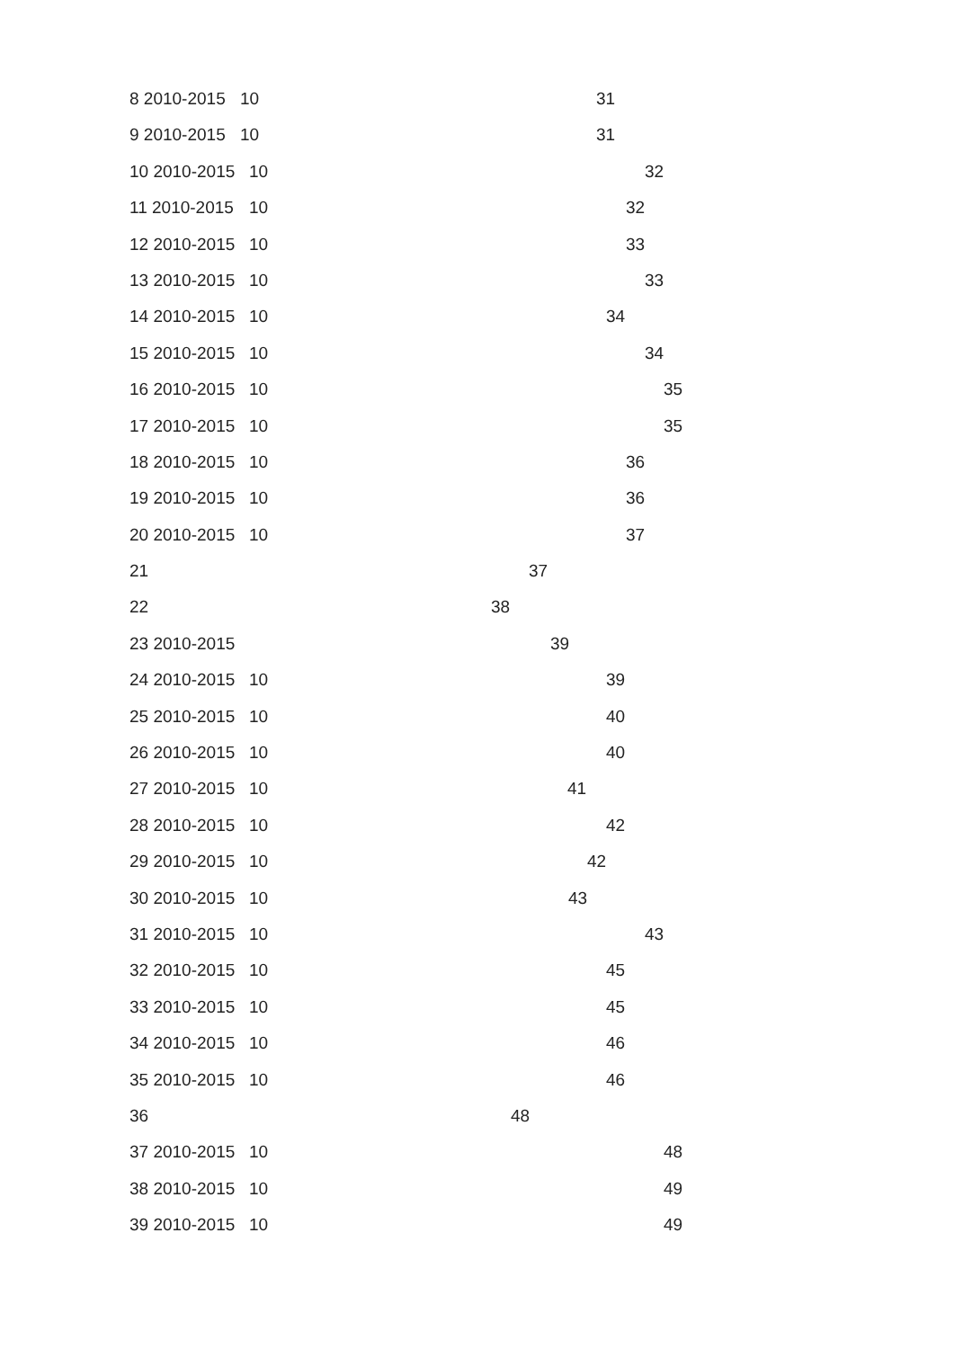8 2010-2015 10 31
9 2010-2015 10 31
10 2010-2015 10 32
11 2010-2015 10 32
12 2010-2015 10 33
13 2010-2015 10 33
14 2010-2015 10 34
15 2010-2015 10 34
16 2010-2015 10 35
17 2010-2015 10 35
18 2010-2015 10 36
19 2010-2015 10 36
20 2010-2015 10 37
21 37
22 38
23 2010-2015 39
24 2010-2015 10 39
25 2010-2015 10 40
26 2010-2015 10 40
27 2010-2015 10 41
28 2010-2015 10 42
29 2010-2015 10 42
30 2010-2015 10 43
31 2010-2015 10 43
32 2010-2015 10 45
33 2010-2015 10 45
34 2010-2015 10 46
35 2010-2015 10 46
36 48
37 2010-2015 10 48
38 2010-2015 10 49
39 2010-2015 10 49